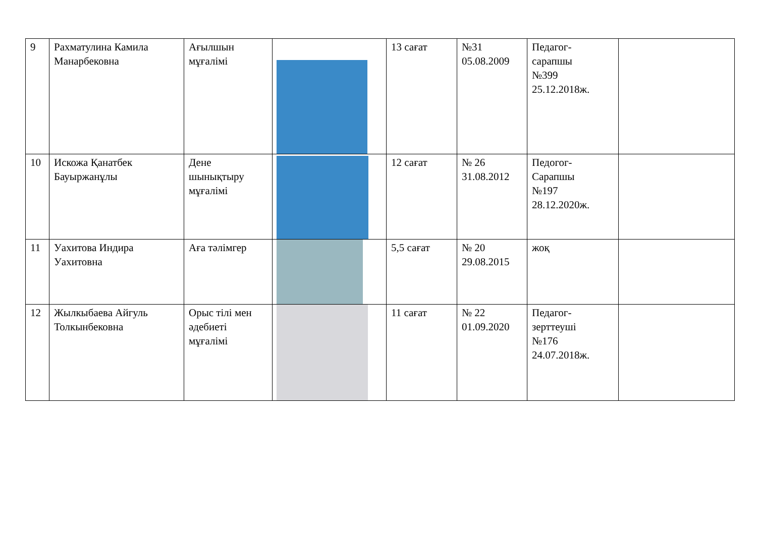| 9 | Рахматулина Камила Манарбековна | Ағылшын мұғалімі | | 13 сағат | №31 05.08.2009 | Педагог- сарапшы №399 25.12.2018ж. | |
| 10 | Искожа Қанатбек Бауыржанұлы | Дене шынықтыру мұғалімі | | 12 сағат | № 26 31.08.2012 | Педогог- Сарапшы №197 28.12.2020ж. | |
| 11 | Уахитова Индира Уахитовна | Аға тәлімгер | | 5,5 сағат | № 20 29.08.2015 | жоқ | |
| 12 | Жылкыбаева Айгуль Толкынбековна | Орыс тілі мен әдебиеті мұғалімі | | 11 сағат | № 22 01.09.2020 | Педагог- зерттеуші №176 24.07.2018ж. | |